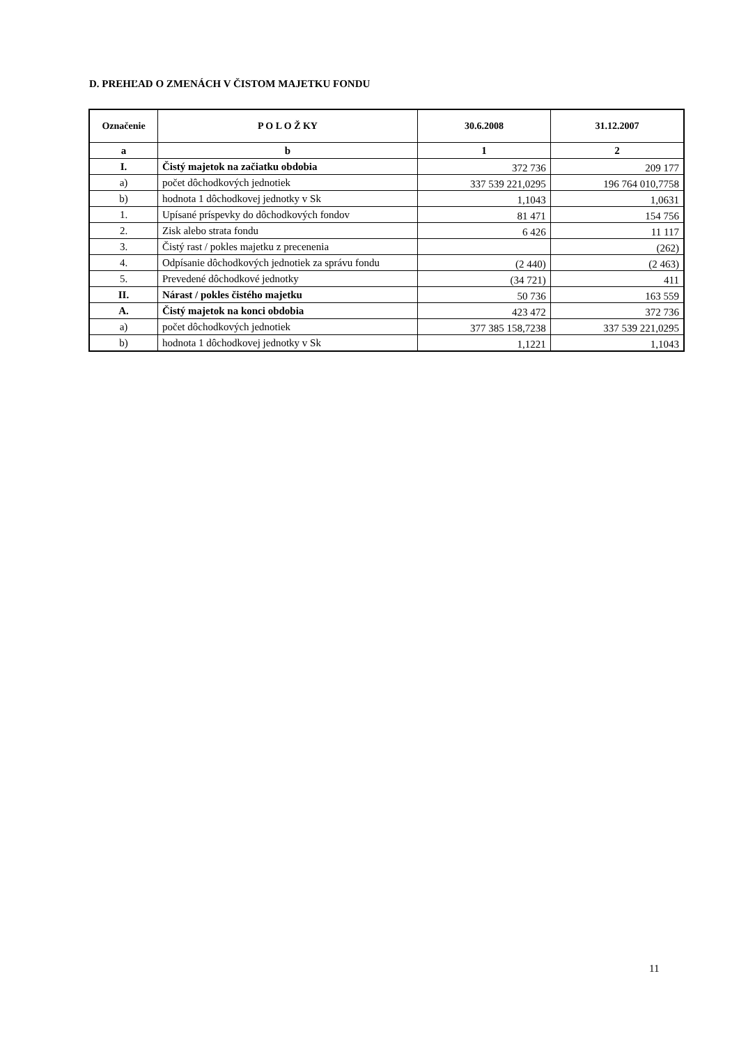D. PREHĽAD O ZMENÁCH V ČISTOM MAJETKU FONDU
| Označenie | P O L O Ž KY | 30.6.2008 | 31.12.2007 |
| --- | --- | --- | --- |
| a | b | 1 | 2 |
| I. | Čistý majetok na začiatku obdobia | 372 736 | 209 177 |
| a) | počet dôchodkových jednotiek | 337 539 221,0295 | 196 764 010,7758 |
| b) | hodnota 1 dôchodkovej jednotky v Sk | 1,1043 | 1,0631 |
| 1. | Upísané príspevky do dôchodkových fondov | 81 471 | 154 756 |
| 2. | Zisk alebo strata fondu | 6 426 | 11 117 |
| 3. | Čistý rast / pokles majetku z precenenia | | (262) |
| 4. | Odpísanie dôchodkových jednotiek za správu fondu | (2 440) | (2 463) |
| 5. | Prevedené dôchodkové jednotky | (34 721) | 411 |
| II. | Nárast / pokles čistého majetku | 50 736 | 163 559 |
| A. | Čistý majetok na konci obdobia | 423 472 | 372 736 |
| a) | počet dôchodkových jednotiek | 377 385 158,7238 | 337 539 221,0295 |
| b) | hodnota 1 dôchodkovej jednotky v Sk | 1,1221 | 1,1043 |
11